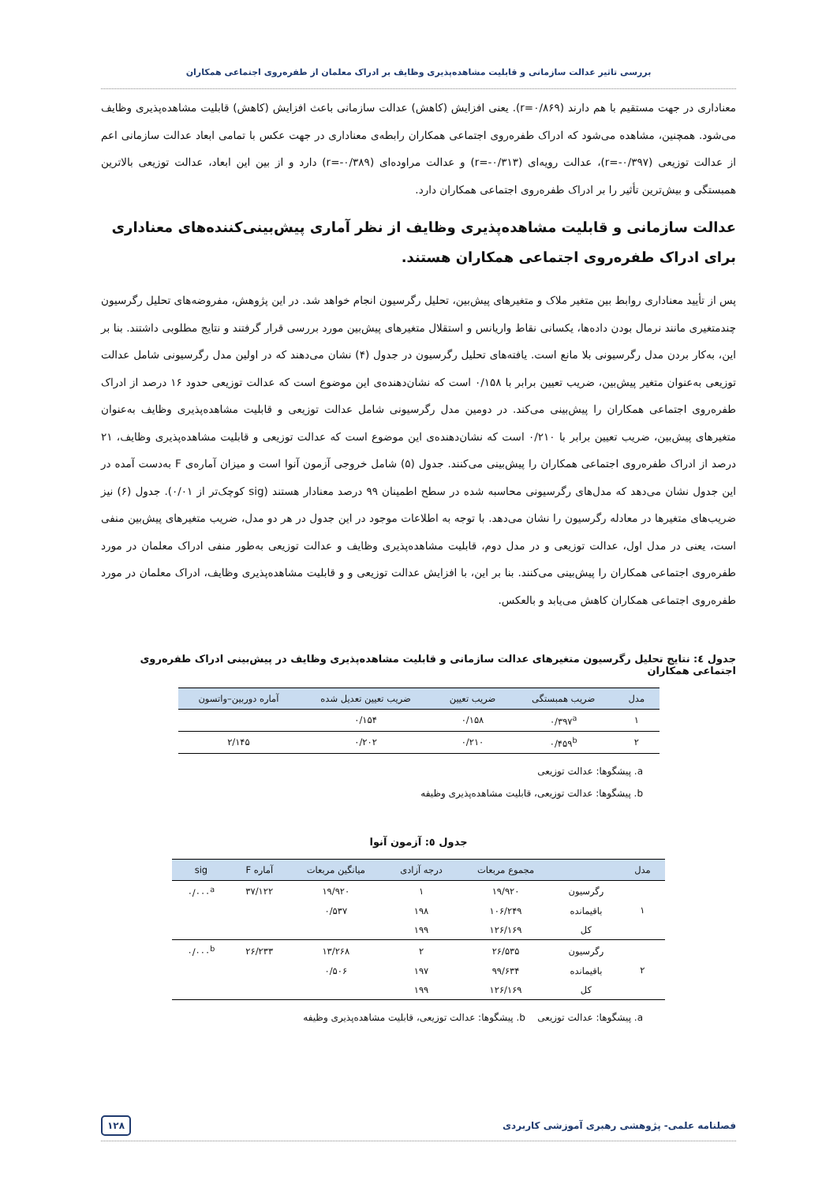بررسی تاثیر عدالت سازمانی و قابلیت مشاهده‌پذیری وظایف بر ادراک معلمان از طفره‌روی اجتماعی همکاران
معناداری در جهت مستقیم با هم دارند (r=۰/۸۶۹). یعنی افزایش (کاهش) عدالت سازمانی باعث افزایش (کاهش) قابلیت مشاهده‌پذیری وظایف می‌شود. همچنین، مشاهده می‌شود که ادراک طفره‌روی اجتماعی همکاران رابطه‌ی معناداری در جهت عکس با تمامی ابعاد عدالت سازمانی اعم از عدالت توزیعی (r=-۰/۳۹۷)، عدالت رویه‌ای (r=-۰/۳۱۳) و عدالت مراوده‌ای (r=-۰/۳۸۹) دارد و از بین این ابعاد، عدالت توزیعی بالاترین همبستگی و بیش‌ترین تأثیر را بر ادراک طفره‌روی اجتماعی همکاران دارد.
عدالت سازمانی و قابلیت مشاهده‌پذیری وظایف از نظر آماری پیش‌بینی‌کننده‌های معناداری برای ادراک طفره‌روی اجتماعی همکاران هستند.
پس از تأیید معناداری روابط بین متغیر ملاک و متغیرهای پیش‌بین، تحلیل رگرسیون انجام خواهد شد. در این پژوهش، مفروضه‌های تحلیل رگرسیون چندمتغیری مانند نرمال بودن داده‌ها، یکسانی نقاط واریانس و استقلال متغیرهای پیش‌بین مورد بررسی قرار گرفتند و نتایج مطلوبی داشتند. بنا بر این، به‌کار بردن مدل رگرسیونی بلا مانع است. یافته‌های تحلیل رگرسیون در جدول (۴) نشان می‌دهند که در اولین مدل رگرسیونی شامل عدالت توزیعی به‌عنوان متغیر پیش‌بین، ضریب تعیین برابر با ۰/۱۵۸ است که نشان‌دهنده‌ی این موضوع است که عدالت توزیعی حدود ۱۶ درصد از ادراک طفره‌روی اجتماعی همکاران را پیش‌بینی می‌کند. در دومین مدل رگرسیونی شامل عدالت توزیعی و قابلیت مشاهده‌پذیری وظایف به‌عنوان متغیرهای پیش‌بین، ضریب تعیین برابر با ۰/۲۱۰ است که نشان‌دهنده‌ی این موضوع است که عدالت توزیعی و قابلیت مشاهده‌پذیری وظایف، ۲۱ درصد از ادراک طفره‌روی اجتماعی همکاران را پیش‌بینی می‌کنند. جدول (۵) شامل خروجی آزمون آنوا است و میزان آماره‌ی F به‌دست آمده در این جدول نشان می‌دهد که مدل‌های رگرسیونی محاسبه شده در سطح اطمینان ۹۹ درصد معنادار هستند (sig کوچک‌تر از ۰/۰۱). جدول (۶) نیز ضریب‌های متغیرها در معادله رگرسیون را نشان می‌دهد. با توجه به اطلاعات موجود در این جدول در هر دو مدل، ضریب متغیرهای پیش‌بین منفی است، یعنی در مدل اول، عدالت توزیعی و در مدل دوم، قابلیت مشاهده‌پذیری وظایف و عدالت توزیعی به‌طور منفی ادراک معلمان در مورد طفره‌روی اجتماعی همکاران را پیش‌بینی می‌کنند. بنا بر این، با افزایش عدالت توزیعی و و قابلیت مشاهده‌پذیری وظایف، ادراک معلمان در مورد طفره‌روی اجتماعی همکاران کاهش می‌یابد و بالعکس.
جدول ٤: نتایج تحلیل رگرسیون متغیرهای عدالت سازمانی و قابلیت مشاهده‌پذیری وظایف در پیش‌بینی ادراک طفره‌روی اجتماعی همکاران
| مدل | ضریب همبستگی | ضریب تعیین | ضریب تعیین تعدیل شده | آماره دوربین–واتسون |
| --- | --- | --- | --- | --- |
| ۱ | ۰/۳۹۷<sup>a</sup> | ۰/۱۵۸ | ۰/۱۵۴ | |
| ۲ | ۰/۴۵۹<sup>b</sup> | ۰/۲۱۰ | ۰/۲۰۲ | ۲/۱۴۵ |
a. پیشگوها: عدالت توزیعی
b. پیشگوها: عدالت توزیعی، قابلیت مشاهده‌پذیری وظیفه
جدول ٥: آزمون آنوا
| مدل | | مجموع مربعات | درجه آزادی | میانگین مربعات | آماره F | sig |
| --- | --- | --- | --- | --- | --- | --- |
| ۱ | رگرسیون | ۱۹/۹۲۰ | ۱ | ۱۹/۹۲۰ | ۳۷/۱۲۲ | ۰/۰۰۰<sup>a</sup> |
| | باقیمانده | ۱۰۶/۲۴۹ | ۱۹۸ | ۰/۵۳۷ | | |
| | کل | ۱۲۶/۱۶۹ | ۱۹۹ | | | |
| ۲ | رگرسیون | ۲۶/۵۳۵ | ۲ | ۱۳/۲۶۸ | ۲۶/۲۳۳ | ۰/۰۰۰<sup>b</sup> |
| | باقیمانده | ۹۹/۶۳۴ | ۱۹۷ | ۰/۵۰۶ | | |
| | کل | ۱۲۶/۱۶۹ | ۱۹۹ | | | |
a. پیشگوها: عدالت توزیعی b. پیشگوها: عدالت توزیعی، قابلیت مشاهده‌پذیری وظیفه
فصلنامه علمی- پژوهشی رهبری آموزشی کاربردی ۱۲۸